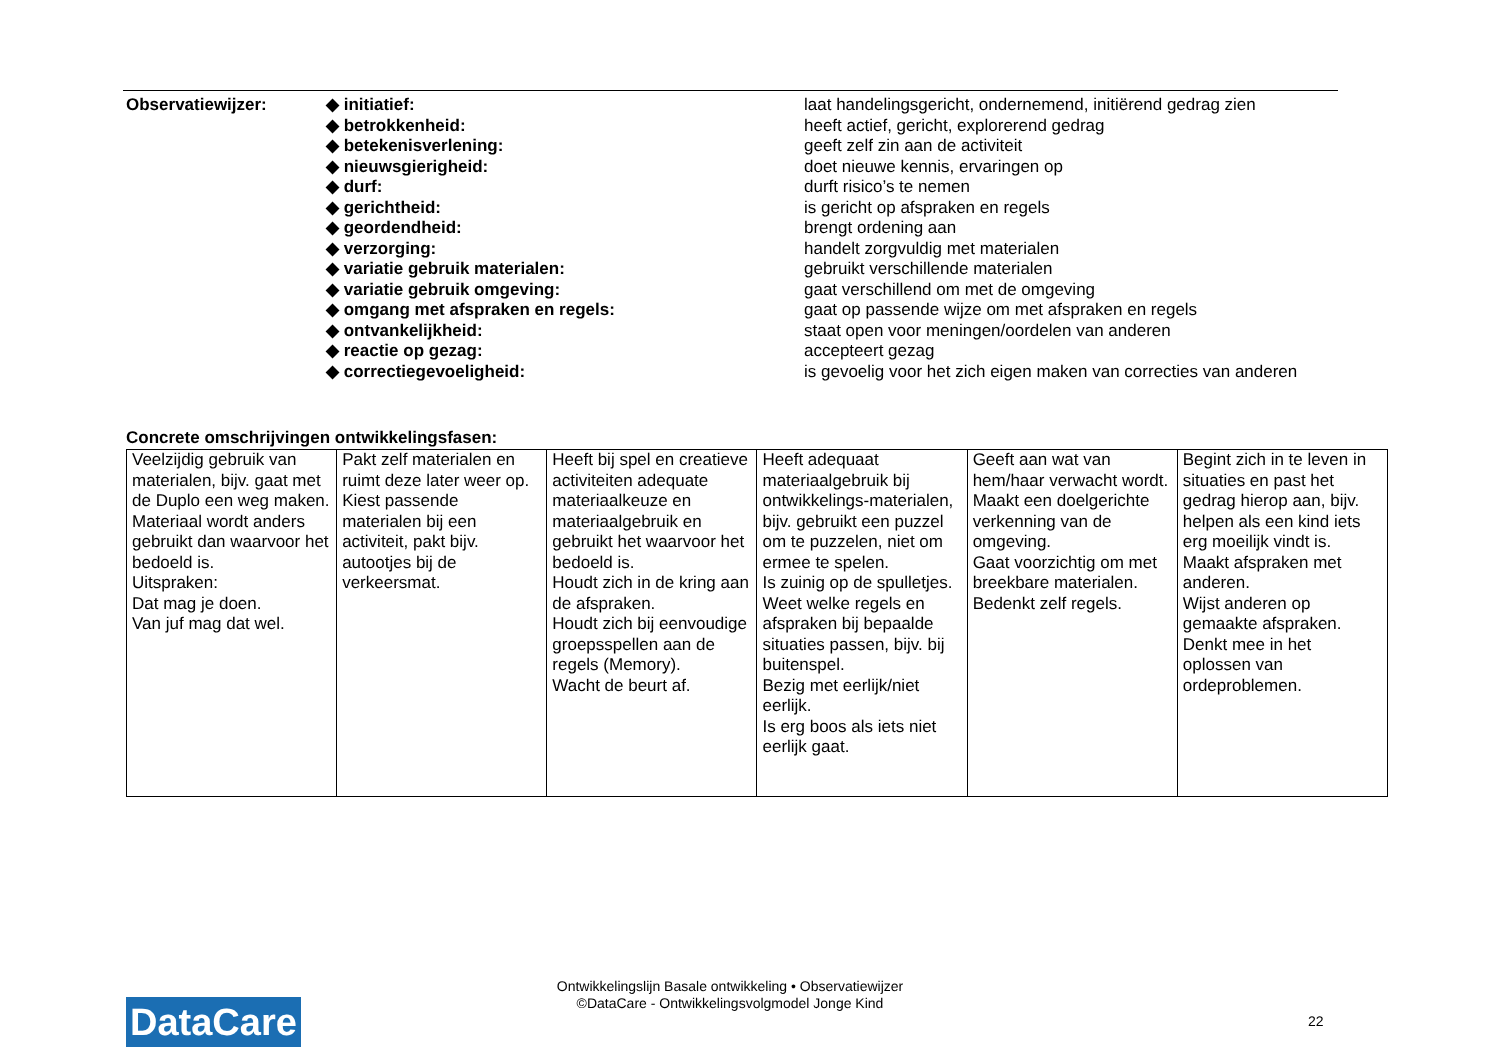Observatiewijzer: ◆ initiatief:
◆ betrokkenheid:
◆ betekenisverlening:
◆ nieuwsgierigheid:
◆ durf:
◆ gerichtheid:
◆ geordendheid:
◆ verzorging:
◆ variatie gebruik materialen:
◆ variatie gebruik omgeving:
◆ omgang met afspraken en regels:
◆ ontvankelijkheid:
◆ reactie op gezag:
◆ correctiegevoeligheid:
laat handelingsgericht, ondernemend, initiërend gedrag zien
heeft actief, gericht, explorerend gedrag
geeft zelf zin aan de activiteit
doet nieuwe kennis, ervaringen op
durft risico’s te nemen
is gericht op afspraken en regels
brengt ordening aan
handelt zorgvuldig met materialen
gebruikt verschillende materialen
gaat verschillend om met de omgeving
gaat op passende wijze om met afspraken en regels
staat open voor meningen/oordelen van anderen
accepteert gezag
is gevoelig voor het zich eigen maken van correcties van anderen
Concrete omschrijvingen ontwikkelingsfasen:
| Veelzijdig gebruik van materialen, bijv. gaat met de Duplo een weg maken. Materiaal wordt anders gebruikt dan waarvoor het bedoeld is. Uitspraken: Dat mag je doen. Van juf mag dat wel. | Pakt zelf materialen en ruimt deze later weer op. Kiest passende materialen bij een activiteit, pakt bijv. autootjes bij de verkeersmat. | Heeft bij spel en creatieve activiteiten adequate materiaalkeuze en materiaalgebruik en gebruikt het waarvoor het bedoeld is. Houdt zich in de kring aan de afspraken. Houdt zich bij eenvoudige groepsspellen aan de regels (Memory). Wacht de beurt af. | Heeft adequaat materiaalgebruik bij ontwikkelings-materialen, bijv. gebruikt een puzzel om te puzzelen, niet om ermee te spelen. Is zuinig op de spulletjes. Weet welke regels en afspraken bij bepaalde situaties passen, bijv. bij buitenspel. Bezig met eerlijk/niet eerlijk. Is erg boos als iets niet eerlijk gaat. | Geeft aan wat van hem/haar verwacht wordt. Maakt een doelgerichte verkenning van de omgeving. Gaat voorzichtig om met breekbare materialen. Bedenkt zelf regels. | Begint zich in te leven in situaties en past het gedrag hierop aan, bijv. helpen als een kind iets erg moeilijk vindt is. Maakt afspraken met anderen. Wijst anderen op gemaakte afspraken. Denkt mee in het oplossen van ordeproblemen. |
Ontwikkelingslijn Basale ontwikkeling • Observatiewijzer
©DataCare - Ontwikkelingsvolgmodel Jonge Kind
DataCare 22